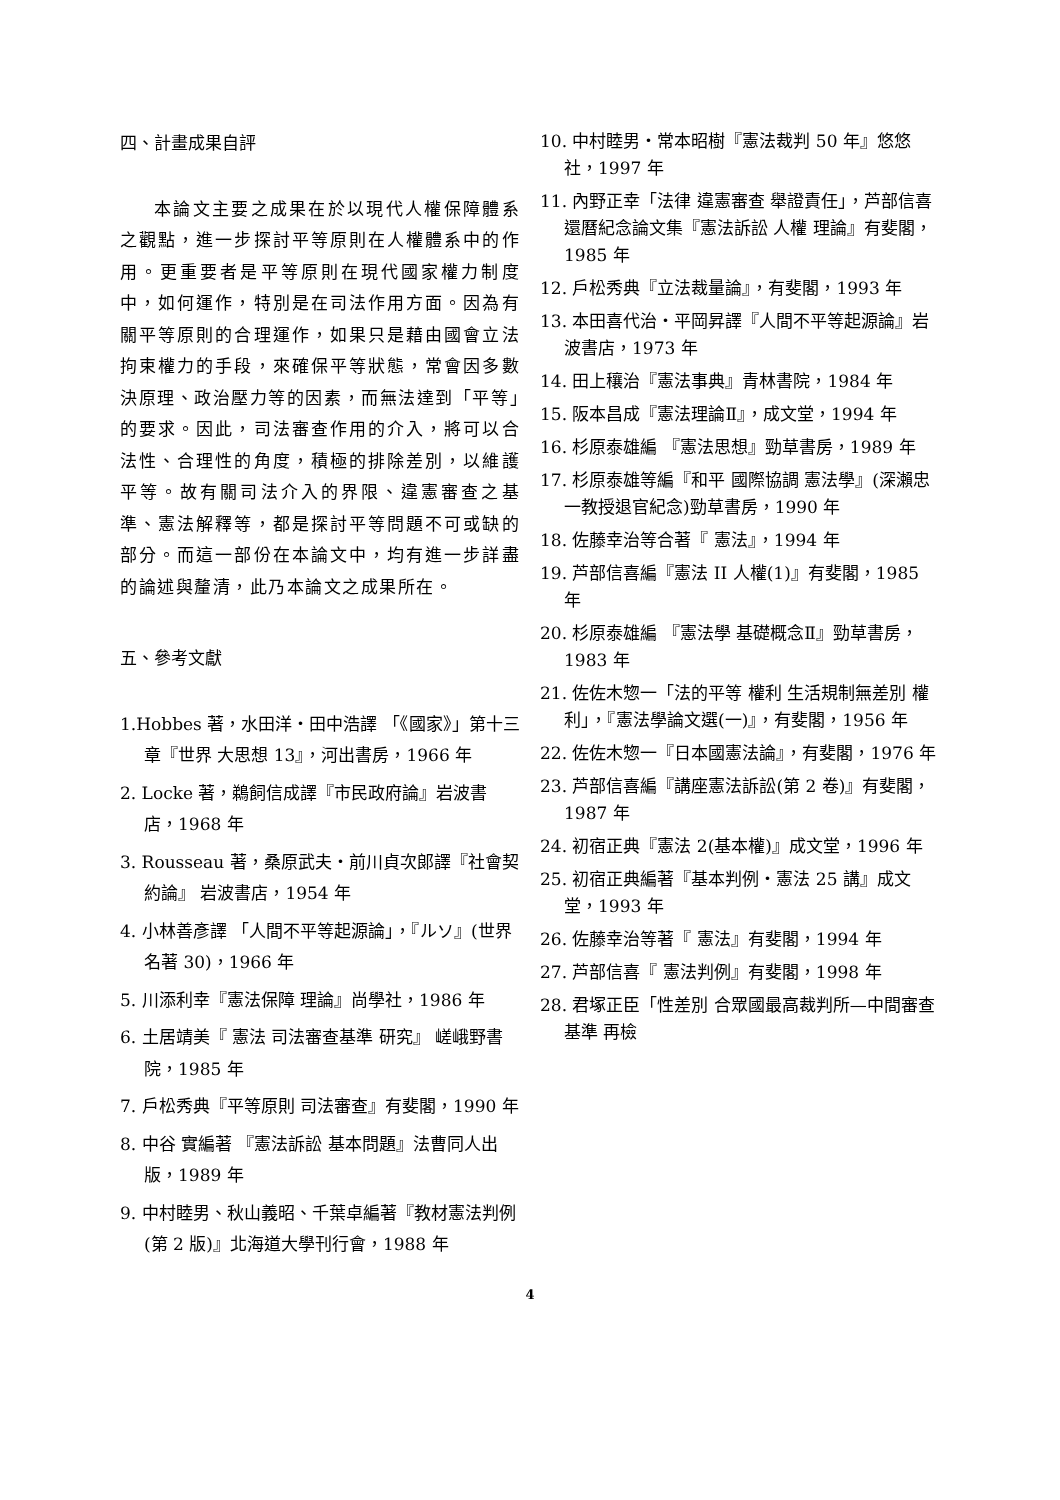四、計畫成果自評
本論文主要之成果在於以現代人權保障體系之觀點，進一步探討平等原則在人權體系中的作用。更重要者是平等原則在現代國家權力制度中，如何運作，特別是在司法作用方面。因為有關平等原則的合理運作，如果只是藉由國會立法拘束權力的手段，來確保平等狀態，常會因多數決原理、政治壓力等的因素，而無法達到「平等」的要求。因此，司法審查作用的介入，將可以合法性、合理性的角度，積極的排除差別，以維護平等。故有關司法介入的界限、違憲審查之基準、憲法解釋等，都是探討平等問題不可或缺的部分。而這一部份在本論文中，均有進一步詳盡的論述與釐清，此乃本論文之成果所在。
五、參考文獻
1.Hobbes 著，水田洋・田中浩譯 「《國家》」第十三章『世界 大思想 13』，河出書房，1966 年
2. Locke 著，鵜飼信成譯『市民政府論』岩波書店，1968 年
3. Rousseau 著，桑原武夫・前川貞次郎譯『社會契約論』 岩波書店，1954 年
4. 小林善彥譯 「人間不平等起源論」，『ルソ』(世界名著 30)，1966 年
5. 川添利幸『憲法保障 理論』尚學社，1986 年
6. 土居靖美『 憲法 司法審查基準 研究』 嵯峨野書院，1985 年
7. 戶松秀典『平等原則 司法審查』有斐閣，1990 年
8. 中谷 實編著 『憲法訴訟 基本問題』法曹同人出版，1989 年
9. 中村睦男、秋山義昭、千葉卓編著『教材憲法判例(第 2 版)』北海道大學刊行會，1988 年
10. 中村睦男・常本昭樹『憲法裁判 50 年』悠悠社，1997 年
11. 內野正幸「法律 違憲審查 舉證責任」，芦部信喜還曆紀念論文集『憲法訴訟 人權 理論』有斐閣，1985 年
12. 戶松秀典『立法裁量論』，有斐閣，1993 年
13. 本田喜代治・平岡昇譯『人間不平等起源論』岩波書店，1973 年
14. 田上穰治『憲法事典』青林書院，1984 年
15. 阪本昌成『憲法理論Ⅱ』，成文堂，1994 年
16. 杉原泰雄編 『憲法思想』勁草書房，1989 年
17. 杉原泰雄等編『和平 國際協調 憲法學』(深瀨忠一教授退官紀念)勁草書房，1990 年
18. 佐藤幸治等合著『 憲法』，1994 年
19. 芦部信喜編『憲法 II 人權(1)』有斐閣，1985 年
20. 杉原泰雄編 『憲法學 基礎概念Ⅱ』勁草書房，1983 年
21. 佐佐木惣一「法的平等 權利 生活規制無差別 權利」，『憲法學論文選(一)』，有斐閣，1956 年
22. 佐佐木惣一『日本國憲法論』，有斐閣，1976 年
23. 芦部信喜編『講座憲法訴訟(第 2 卷)』有斐閣，1987 年
24. 初宿正典『憲法 2(基本權)』成文堂，1996 年
25. 初宿正典編著『基本判例・憲法 25 講』成文堂，1993 年
26. 佐藤幸治等著『 憲法』有斐閣，1994 年
27. 芦部信喜『 憲法判例』有斐閣，1998 年
28. 君塚正臣「性差別 合眾國最高裁判所—中間審查基準 再檢
4